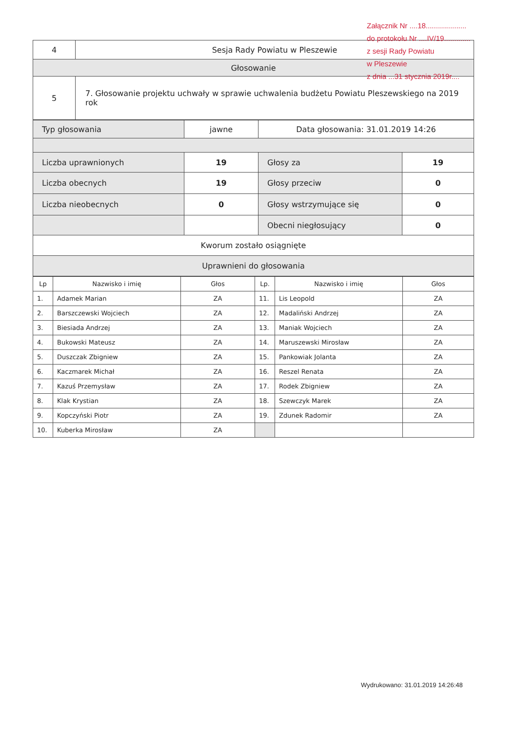Załącznik Nr ....18....................
do protokołu Nr ....IV/19.............
z sesji Rady Powiatu
w Pleszewie
z dnia ...31 stycznia 2019r....
| 4 | Sesja Rady Powiatu w Pleszewie |
| Głosowanie | |
| 5 | 7. Głosowanie projektu uchwały w sprawie uchwalenia budżetu Powiatu Pleszewskiego na 2019 rok |
| Typ głosowania | jawne | Data głosowania: 31.01.2019 14:26 | |
| Liczba uprawnionych | 19 | Głosy za | 19 |
| Liczba obecnych | 19 | Głosy przeciw | 0 |
| Liczba nieobecnych | 0 | Głosy wstrzymujące się | 0 |
| | | Obecni niegłosujący | 0 |
| Kworum zostało osiągnięte | | | |
| Uprawnieni do głosowania | | | |
| Lp | Nazwisko i imię | Głos | Lp. | Nazwisko i imię | Głos |
| --- | --- | --- | --- | --- | --- |
| 1. | Adamek Marian | ZA | 11. | Lis Leopold | ZA |
| 2. | Barszczewski Wojciech | ZA | 12. | Madaliński Andrzej | ZA |
| 3. | Biesiada Andrzej | ZA | 13. | Maniak Wojciech | ZA |
| 4. | Bukowski Mateusz | ZA | 14. | Maruszewski Mirosław | ZA |
| 5. | Duszczak Zbigniew | ZA | 15. | Pankowiak Jolanta | ZA |
| 6. | Kaczmarek Michał | ZA | 16. | Reszel Renata | ZA |
| 7. | Kazuś Przemysław | ZA | 17. | Rodek Zbigniew | ZA |
| 8. | Klak Krystian | ZA | 18. | Szewczyk Marek | ZA |
| 9. | Kopczyński Piotr | ZA | 19. | Zdunek Radomir | ZA |
| 10. | Kuberka Mirosław | ZA | | | |
Wydrukowano: 31.01.2019 14:26:48